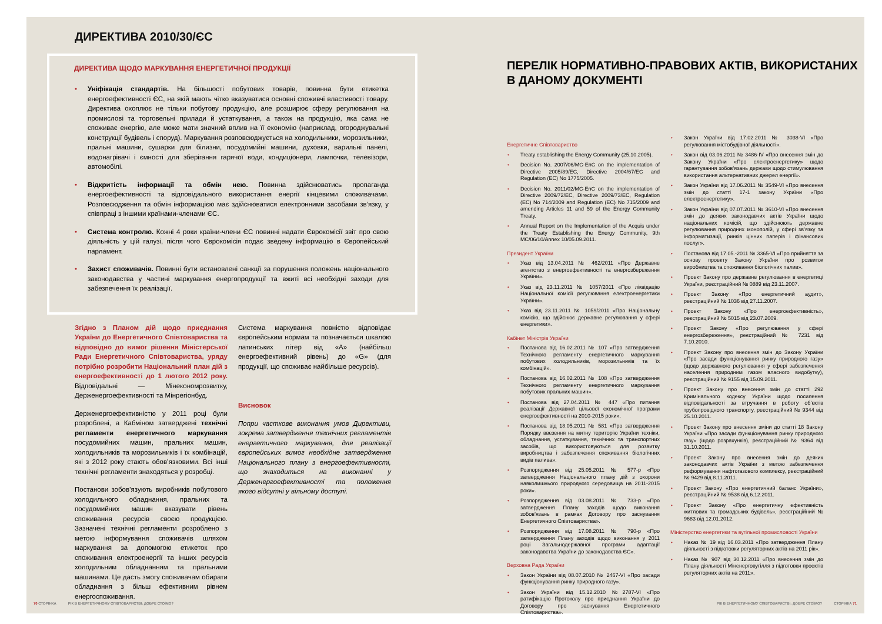ДИРЕКТИВА 2010/30/ЄС
ДИРЕКТИВА ЩОДО МАРКУВАННЯ ЕНЕРГЕТИЧНОЇ ПРОДУКЦІЇ
Уніфікація стандартів. На більшості побутових товарів, повинна бути етикетка енергоефективності ЄС, на якій мають чітко вказуватися основні споживчі властивості товару. Директива охоплює не тільки побутову продукцію, але розширює сферу регулювання на промислові та торговельні прилади й устаткування, а також на продукцію, яка сама не споживає енергію, але може мати значний вплив на її економію (наприклад, огороджувальні конструкції будівель і споруд). Маркування розповсюджується на холодильники, морозильники, пральні машини, сушарки для білизни, посудомийні машини, духовки, варильні панелі, водонагрівачі і ємності для зберігання гарячої води, кондиціонери, лампочки, телевізори, автомобілі.
Відкритість інформації та обмін нею. Повинна здійснюватись пропаганда енергоефективності та відповідального використання енергії кінцевими споживачами. Розповсюдження та обмін інформацією має здійснюватися електронними засобами зв’язку, у співпраці з іншими країнами-членами ЄС.
Система контролю. Кожні 4 роки країни-члени ЄС повинні надати Єврокомісії звіт про свою діяльність у цій галузі, після чого Єврокомісія подає зведену інформацію в Європейський парламент.
Захист споживачів. Повинні бути встановлені санкції за порушення положень національного законодавства у частині маркування енергопродукції та вжиті всі необхідні заходи для забезпечення їх реалізації.
Згідно з Планом дій щодо приєднання України до Енергетичного Співтовариства та відповідно до вимог рішення Міністерської Ради Енергетичного Співтовариства, уряду потрібно розробити Національний план дій з енергоефективності до 1 лютого 2012 року. Відповідальні — Мінекономрозвитку, Держенергоефективності та Мінрегіонбуд.
Держенергоефективністю у 2011 році були розроблені, а Кабміном затверджені технічні регламенти енергетичного маркування посудомийних машин, пральних машин, холодильників та морозильників і їх комбінацій, які з 2012 року стають обов’язковими. Всі інші технічні регламенти знаходяться у розробці.
Постанови зобов’язують виробників побутового холодильного обладнання, пральних та посудомийних машин вказувати рівень споживання ресурсів своєю продукцією. Зазначені технічні регламенти розроблено з метою інформування споживачів шляхом маркування за допомогою етикеток про споживання електроенергії та інших ресурсів холодильним обладнанням та пральними машинами. Це дасть змогу споживачам обирати обладнання з більш ефективним рівнем енергоспоживання.
Система маркування повністю відповідає європейським нормам та позначається шкалою латинських літер від «А» (найбільш енергоефективний рівень) до «G» (для продукції, що споживає найбільше ресурсів).
Висновок
Попри часткове виконання умов Директиви, зокрема затвердження технічних регламентів енергетичного маркування, для реалізації європейських вимог необхідне затвердження Національного плану з енергоефективності, що знаходиться на виконанні у Держенергоефективності та положення якого відсутні у вільному доступі.
70 СТОРІНКА РІК В ЕНЕРГЕТИЧНОМУ СПІВТОВАРИСТВІ: ДОБРЕ СТОЇМО?
ПЕРЕЛІК НОРМАТИВНО-ПРАВОВИХ АКТІВ, ВИКОРИСТАНИХ В ДАНОМУ ДОКУМЕНТІ
Енергетичне Співтовариство
Treaty establishing the Energy Community (25.10.2005).
Decision No. 2007/06/MC-EnC on the implementation of Directive 2005/89/EC, Directive 2004/67/EC and Regulation (EC) No 1775/2005.
Decision No. 2011/02/MC-EnC on the implementation of Directive 2009/72/EC, Directive 2009/73/EC, Regulation (EC) No 714/2009 and Regulation (EC) No 715/2009 and amending Articles 11 and 59 of the Energy Community Treaty.
Annual Report on the Implementation of the Acquis under the Treaty Establishing the Energy Community, 9th MC/06/10/Annex 10/05.09.2011.
Президент України
Указ від 13.04.2011 № 462/2011 «Про Державне агентство з енергоефективності та енергозбереження України».
Указ від 23.11.2011 № 1057/2011 «Про ліквідацію Національної комісії регулювання електроенергетики України».
Указ від 23.11.2011 № 1059/2011 «Про Національну комісію, що здійснює державне регулювання у сфері енергетики».
Кабінет Міністрів України
Постанова від 16.02.2011 № 107 «Про затвердження Технічного регламенту енергетичного маркування побутових холодильників, морозильників та їх комбінацій».
Постанова від 16.02.2011 № 108 «Про затвердження Технічного регламенту енергетичного маркування побутових пральних машин».
Постанова від 27.04.2011 № 447 «Про питання реалізації Державної цільової економічної програми енергоефективності на 2010-2015 роки».
Постанова від 18.05.2011 № 581 «Про затвердження Порядку ввезення на митну територію України техніки, обладнання, устаткування, технічних та транспортних засобів, що використовуються для розвитку виробництва і забезпечення споживання біологічних видів палива».
Розпорядження від 25.05.2011 № 577-р «Про затвердження Національного плану дій з охорони навколишнього природного середовища на 2011-2015 роки».
Розпорядження від 03.08.2011 № 733-р «Про затвердження Плану заходів щодо виконання зобов’язань в рамках Договору про заснування Енергетичного Співтовариства».
Розпорядження від 17.08.2011 № 790-р «Про затвердження Плану заходів щодо виконання у 2011 році Загальнодержавної програми адаптації законодавства України до законодавства ЄС».
Верховна Рада України
Закон України від 08.07.2010 № 2467-VI «Про засади функціонування ринку природного газу».
Закон України від 15.12.2010 №2787-VI «Про ратифікацію Протоколу про приєднання України до Договору про заснування Енергетичного Співтовариства».
Закон України від 17.02.2011 № 3038-VI «Про регулювання містобудівної діяльності».
Закон від 03.06.2011 № 3486-IV «Про внесення змін до Закону України «Про електроенергетику» щодо гарантування зобов’язань держави щодо стимулювання використання альтернативних джерел енергії».
Закон України від 17.06.2011 № 3549-VI «Про внесення змін до статті 17-1 закону України «Про електроенергетику».
Закон України від 07.07.2011 № 3610-VI «Про внесення змін до деяких законодавчих актів України щодо національних комісій, що здійснюють державне регулювання природних монополій, у сфері зв’язку та інформатизації, ринків цінних паперів і фінансових послуг».
Постанова від 17.05.-2011 № 3365-VI «Про прийняття за основу проекту Закону України про розвиток виробництва та споживання біологічних палив».
Проект Закону про державне регулювання в енергетиці України, реєстраційний № 0889 від 23.11.2007.
Проект Закону «Про енергетичний аудит», реєстраційний № 1036 від 27.11.2007.
Проект Закону «Про енергоефективність», реєстраційний № 5015 від 23.07.2009.
Проект Закону «Про регулювання у сфері енергозбереження», реєстраційний № 7231 від 7.10.2010.
Проект Закону про внесення змін до Закону України «Про засади функціонування ринку природного газу» (щодо державного регулювання у сфері забезпечення населення природним газом власного видобутку), реєстраційний № 9155 від 15.09.2011.
Проект Закону про внесення змін до статті 292 Кримінального кодексу України щодо посилення відповідальності за втручання в роботу об’єктів трубопровідного транспорту, реєстраційний № 9344 від 25.10.2011.
Проект Закону про внесення зміни до статті 18 Закону України «Про засади функціонування ринку природного газу» (щодо розрахунків), реєстраційний № 9364 від 31.10.2011.
Проект Закону про внесення змін до деяких законодавчих актів України з метою забезпечення реформування нафтогазового комплексу, реєстраційний № 9429 від 8.11.2011.
Проект Закону «Про енергетичний баланс України», реєстраційний № 9538 від 6.12.2011.
Проект Закону «Про енергетичну ефективність житлових та громадських будівель», реєстраційний № 9683 від 12.01.2012.
Міністерство енергетики та вугільної промисловості України
Наказ № 19 від 16.03.2011 «Про затвердження Плану діяльності з підготовки регуляторних актів на 2011 рік».
Наказ № 907 від 30.12.2011 «Про внесення змін до Плану діяльності Міненерговугілля з підготовки проектів регуляторних актів на 2011».
РІК В ЕНЕРГЕТИЧНОМУ СПІВТОВАРИСТВІ: ДОБРЕ СТОЇМО? СТОРІНКА 71